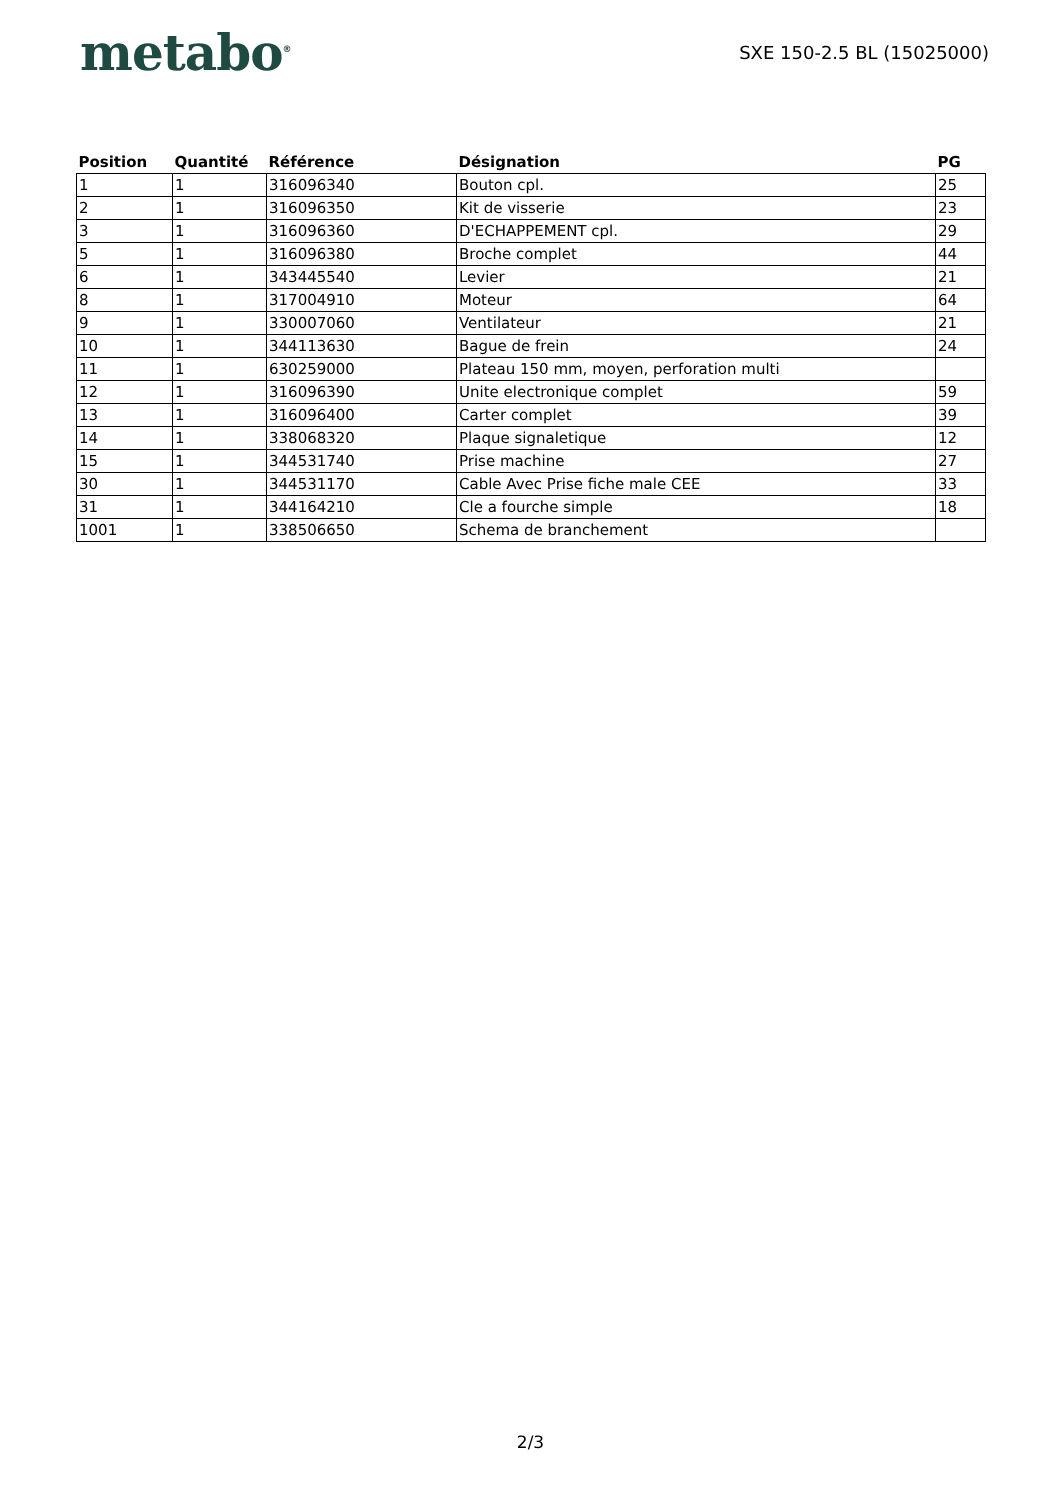metabo<sup>®</sup>
SXE 150-2.5 BL (15025000)
| Position | Quantité | Référence | Désignation | PG |
| --- | --- | --- | --- | --- |
| 1 | 1 | 316096340 | Bouton cpl. | 25 |
| 2 | 1 | 316096350 | Kit de visserie | 23 |
| 3 | 1 | 316096360 | D'ECHAPPEMENT cpl. | 29 |
| 5 | 1 | 316096380 | Broche complet | 44 |
| 6 | 1 | 343445540 | Levier | 21 |
| 8 | 1 | 317004910 | Moteur | 64 |
| 9 | 1 | 330007060 | Ventilateur | 21 |
| 10 | 1 | 344113630 | Bague de frein | 24 |
| 11 | 1 | 630259000 | Plateau 150 mm, moyen, perforation multi | |
| 12 | 1 | 316096390 | Unite electronique complet | 59 |
| 13 | 1 | 316096400 | Carter complet | 39 |
| 14 | 1 | 338068320 | Plaque signaletique | 12 |
| 15 | 1 | 344531740 | Prise machine | 27 |
| 30 | 1 | 344531170 | Cable Avec Prise fiche male CEE | 33 |
| 31 | 1 | 344164210 | Cle a fourche simple | 18 |
| 1001 | 1 | 338506650 | Schema de branchement | |
2/3